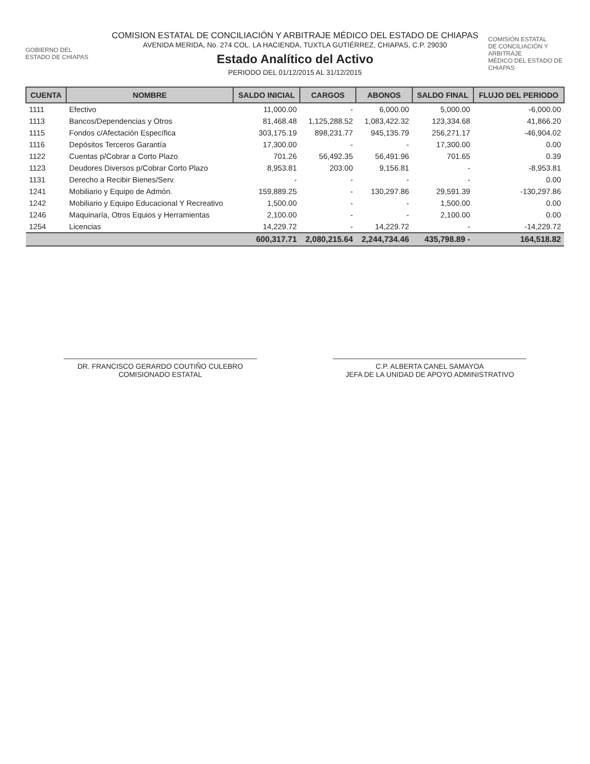GOBIERNO DEL
ESTADO DE CHIAPAS
COMISION ESTATAL DE CONCILIACIÓN Y ARBITRAJE MÉDICO DEL ESTADO DE CHIAPAS
AVENIDA MERIDA, No. 274 COL. LA HACIENDA, TUXTLA GUTIÉRREZ, CHIAPAS, C.P. 29030
Estado Analítico del Activo
PERIODO DEL 01/12/2015 AL 31/12/2015
COMISIÓN ESTATAL
DE CONCILIACIÓN Y ARBITRAJE
MÉDICO DEL ESTADO DE CHIAPAS
| CUENTA | NOMBRE | SALDO INICIAL | CARGOS | ABONOS | SALDO FINAL | FLUJO DEL PERIODO |
| --- | --- | --- | --- | --- | --- | --- |
| 1111 | Efectivo | 11,000.00 | - | 6,000.00 | 5,000.00 | -6,000.00 |
| 1113 | Bancos/Dependencias y Otros | 81,468.48 | 1,125,288.52 | 1,083,422.32 | 123,334.68 | 41,866.20 |
| 1115 | Fondos c/Afectación Específica | 303,175.19 | 898,231.77 | 945,135.79 | 256,271.17 | -46,904.02 |
| 1116 | Depósitos Terceros Garantía | 17,300.00 | - | - | 17,300.00 | 0.00 |
| 1122 | Cuentas p/Cobrar a Corto Plazo | 701.26 | 56,492.35 | 56,491.96 | 701.65 | 0.39 |
| 1123 | Deudores Diversos p/Cobrar Corto Plazo | 8,953.81 | 203.00 | 9,156.81 | - | -8,953.81 |
| 1131 | Derecho a Recibir Bienes/Serv. | - | - | - | - | 0.00 |
| 1241 | Mobiliario y Equipo de Admón. | 159,889.25 | - | 130,297.86 | 29,591.39 | -130,297.86 |
| 1242 | Mobiliario y Equipo Educacional Y Recreativo | 1,500.00 | - | - | 1,500.00 | 0.00 |
| 1246 | Maquinaría, Otros Equios y Herramientas | 2,100.00 | - | - | 2,100.00 | 0.00 |
| 1254 | Licencias | 14,229.72 | - | 14,229.72 | - | -14,229.72 |
| | | 600,317.71 | 2,080,215.64 | 2,244,734.46 | 435,798.89 - | 164,518.82 |
DR. FRANCISCO GERARDO COUTIÑO CULEBRO
COMISIONADO ESTATAL
C.P. ALBERTA CANEL SAMAYOA
JEFA DE LA UNIDAD DE APOYO ADMINISTRATIVO